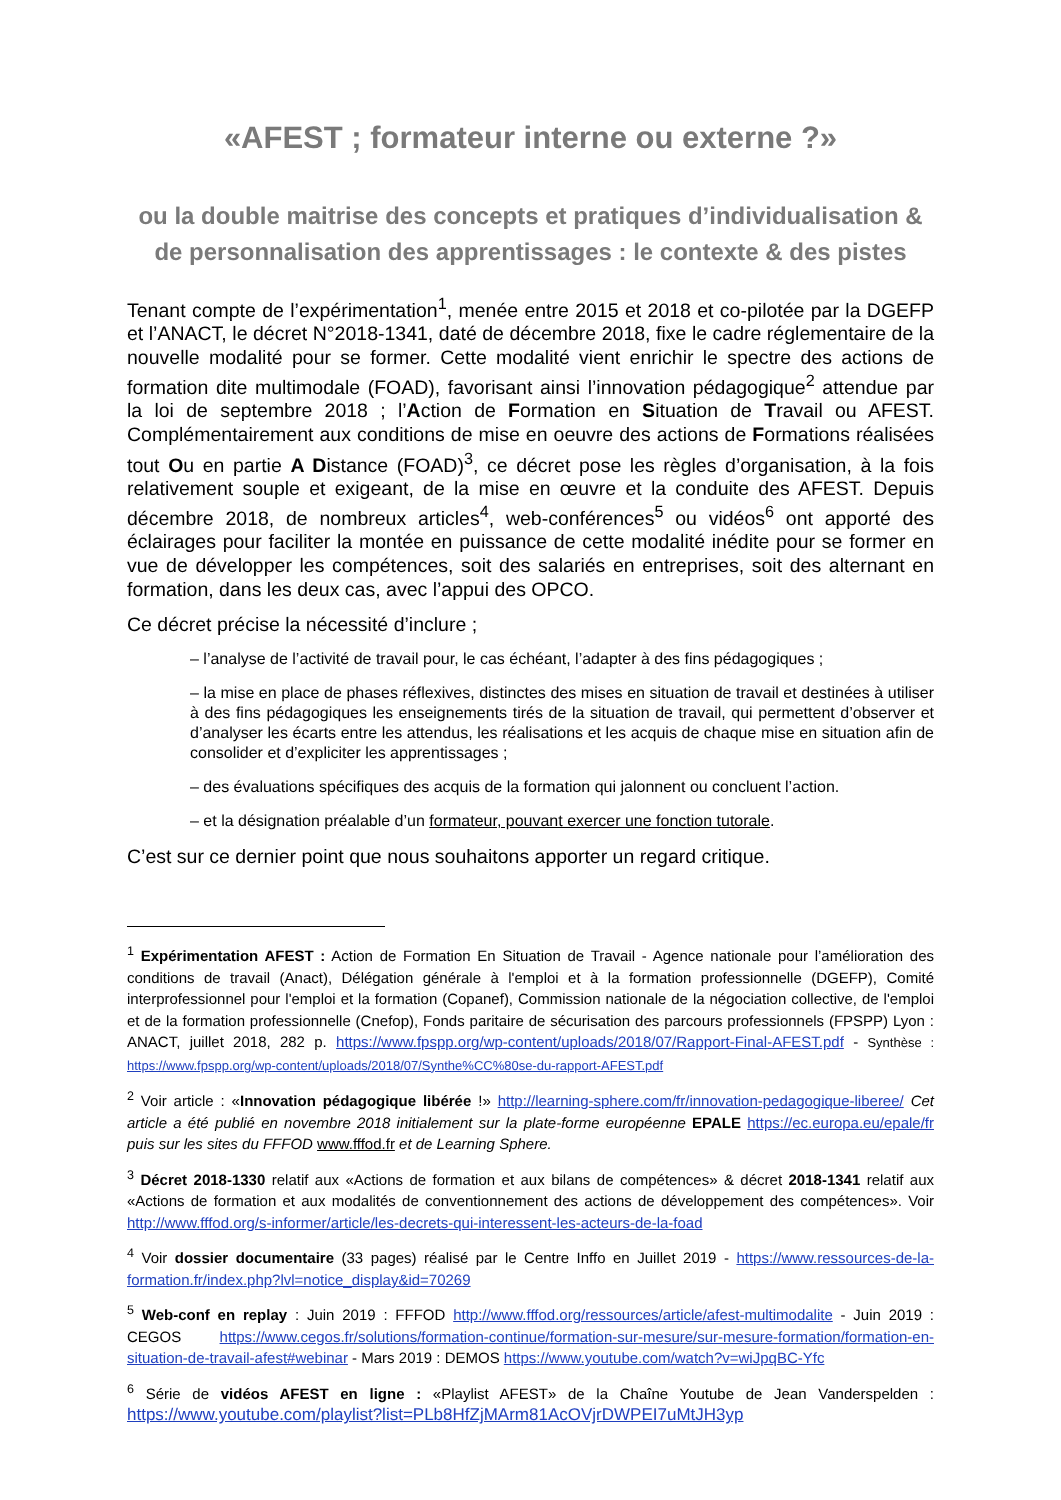«AFEST ; formateur interne ou externe ?»
ou la double maitrise des concepts et pratiques d’individualisation & de personnalisation des apprentissages : le contexte & des pistes
Tenant compte de l’expérimentation<sup>1</sup>, menée entre 2015 et 2018 et co-pilotée par la DGEFP et l’ANACT, le décret N°2018-1341, daté de décembre 2018, fixe le cadre réglementaire de la nouvelle modalité pour se former. Cette modalité vient enrichir le spectre des actions de formation dite multimodale (FOAD), favorisant ainsi l’innovation pédagogique<sup>2</sup> attendue par la loi de septembre 2018 ; l’Action de Formation en Situation de Travail ou AFEST. Complémentairement aux conditions de mise en oeuvre des actions de Formations réalisées tout Ou en partie A Distance (FOAD)<sup>3</sup>, ce décret pose les règles d’organisation, à la fois relativement souple et exigeant, de la mise en œuvre et la conduite des AFEST. Depuis décembre 2018, de nombreux articles<sup>4</sup>, web-conférences<sup>5</sup> ou vidéos<sup>6</sup> ont apporté des éclairages pour faciliter la montée en puissance de cette modalité inédite pour se former en vue de développer les compétences, soit des salariés en entreprises, soit des alternant en formation, dans les deux cas, avec l’appui des OPCO.
Ce décret précise la nécessité d’inclure ;
– l’analyse de l’activité de travail pour, le cas échéant, l’adapter à des fins pédagogiques ;
– la mise en place de phases réflexives, distinctes des mises en situation de travail et destinées à utiliser à des fins pédagogiques les enseignements tirés de la situation de travail, qui permettent d’observer et d’analyser les écarts entre les attendus, les réalisations et les acquis de chaque mise en situation afin de consolider et d’expliciter les apprentissages ;
– des évaluations spécifiques des acquis de la formation qui jalonnent ou concluent l’action.
– et la désignation préalable d’un formateur, pouvant exercer une fonction tutorale.
C’est sur ce dernier point que nous souhaitons apporter un regard critique.
<sup>1</sup> Expérimentation AFEST : Action de Formation En Situation de Travail - Agence nationale pour l’amélioration des conditions de travail (Anact), Délégation générale à l'emploi et à la formation professionnelle (DGEFP), Comité interprofessionnel pour l'emploi et la formation (Copanef), Commission nationale de la négociation collective, de l'emploi et de la formation professionnelle (Cnefop), Fonds paritaire de sécurisation des parcours professionnels (FPSPP) Lyon : ANACT, juillet 2018, 282 p. https://www.fpspp.org/wp-content/uploads/2018/07/Rapport-Final-AFEST.pdf - Synthèse : https://www.fpspp.org/wp-content/uploads/2018/07/Synthe%CC%80se-du-rapport-AFEST.pdf
<sup>2</sup> Voir article : «Innovation pédagogique libérée !» http://learning-sphere.com/fr/innovation-pedagogique-liberee/ Cet article a été publié en novembre 2018 initialement sur la plate-forme européenne EPALE https://ec.europa.eu/epale/fr puis sur les sites du FFFOD www.fffod.fr et de Learning Sphere.
<sup>3</sup> Décret 2018-1330 relatif aux «Actions de formation et aux bilans de compétences» & décret 2018-1341 relatif aux «Actions de formation et aux modalités de conventionnement des actions de développement des compétences». Voir http://www.fffod.org/s-informer/article/les-decrets-qui-interessent-les-acteurs-de-la-foad
<sup>4</sup> Voir dossier documentaire (33 pages) réalisé par le Centre Inffo en Juillet 2019 - https://www.ressources-de-la-formation.fr/index.php?lvl=notice_display&id=70269
<sup>5</sup> Web-conf en replay : Juin 2019 : FFFOD http://www.fffod.org/ressources/article/afest-multimodalite - Juin 2019 : CEGOS https://www.cegos.fr/solutions/formation-continue/formation-sur-mesure/sur-mesure-formation/formation-en-situation-de-travail-afest#webinar - Mars 2019 : DEMOS https://www.youtube.com/watch?v=wiJpqBC-Yfc
<sup>6</sup> Série de vidéos AFEST en ligne : «Playlist AFEST» de la Chaîne Youtube de Jean Vanderspelden : https://www.youtube.com/playlist?list=PLb8HfZjMArm81AcOVjrDWPEI7uMtJH3yp